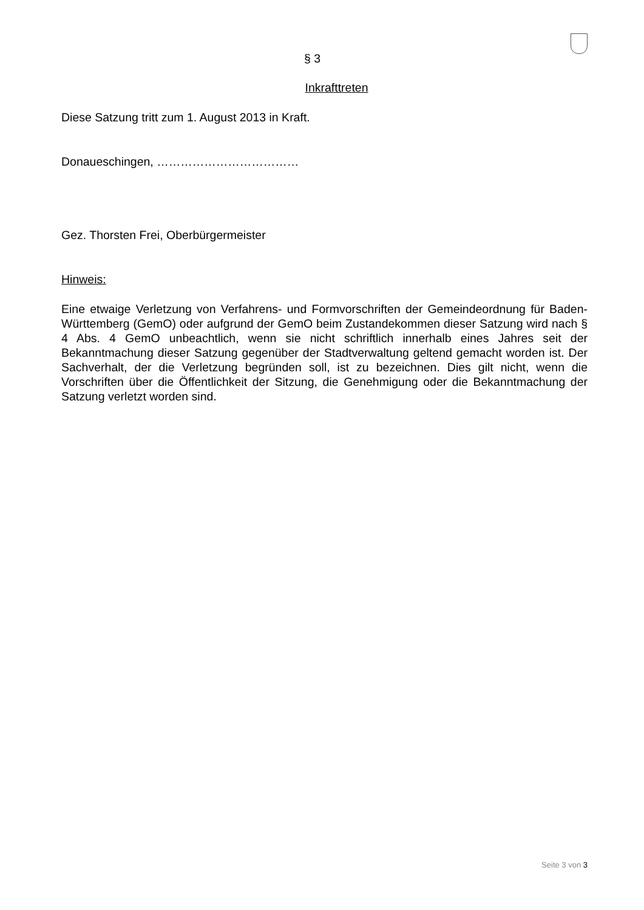§ 3
Inkrafttreten
Diese Satzung tritt zum 1. August 2013 in Kraft.
Donaueschingen, ………………………………
Gez. Thorsten Frei, Oberbürgermeister
Hinweis:
Eine etwaige Verletzung von Verfahrens- und Formvorschriften der Gemeindeordnung für Baden-Württemberg (GemO) oder aufgrund der GemO beim Zustandekommen dieser Satzung wird nach § 4 Abs. 4 GemO unbeachtlich, wenn sie nicht schriftlich innerhalb eines Jahres seit der Bekanntmachung dieser Satzung gegenüber der Stadtverwaltung geltend gemacht worden ist. Der Sachverhalt, der die Verletzung begründen soll, ist zu bezeichnen. Dies gilt nicht, wenn die Vorschriften über die Öffentlichkeit der Sitzung, die Genehmigung oder die Bekanntmachung der Satzung verletzt worden sind.
Seite 3 von 3